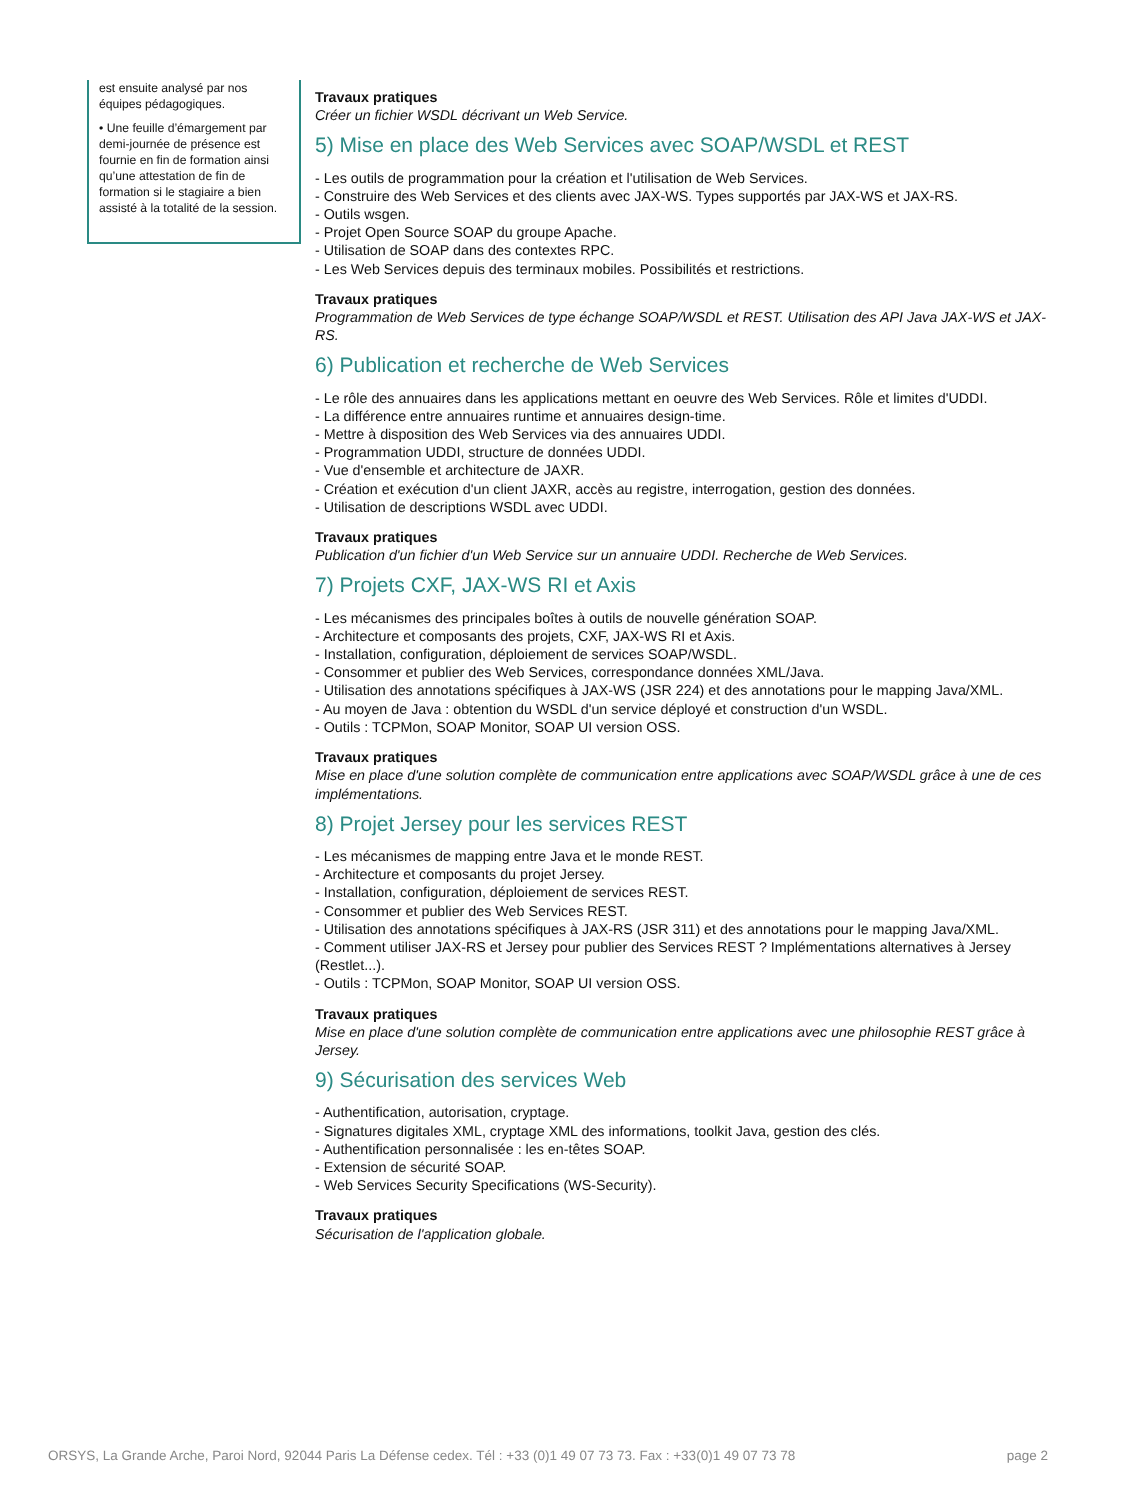est ensuite analysé par nos équipes pédagogiques.
• Une feuille d’émargement par demi-journée de présence est fournie en fin de formation ainsi qu’une attestation de fin de formation si le stagiaire a bien assisté à la totalité de la session.
Travaux pratiques
Créer un fichier WSDL décrivant un Web Service.
5) Mise en place des Web Services avec SOAP/WSDL et REST
- Les outils de programmation pour la création et l'utilisation de Web Services.
- Construire des Web Services et des clients avec JAX-WS. Types supportés par JAX-WS et JAX-RS.
- Outils wsgen.
- Projet Open Source SOAP du groupe Apache.
- Utilisation de SOAP dans des contextes RPC.
- Les Web Services depuis des terminaux mobiles. Possibilités et restrictions.
Travaux pratiques
Programmation de Web Services de type échange SOAP/WSDL et REST. Utilisation des API Java JAX-WS et JAX-RS.
6) Publication et recherche de Web Services
- Le rôle des annuaires dans les applications mettant en oeuvre des Web Services. Rôle et limites d'UDDI.
- La différence entre annuaires runtime et annuaires design-time.
- Mettre à disposition des Web Services via des annuaires UDDI.
- Programmation UDDI, structure de données UDDI.
- Vue d'ensemble et architecture de JAXR.
- Création et exécution d'un client JAXR, accès au registre, interrogation, gestion des données.
- Utilisation de descriptions WSDL avec UDDI.
Travaux pratiques
Publication d'un fichier d'un Web Service sur un annuaire UDDI. Recherche de Web Services.
7) Projets CXF, JAX-WS RI et Axis
- Les mécanismes des principales boîtes à outils de nouvelle génération SOAP.
- Architecture et composants des projets, CXF, JAX-WS RI et Axis.
- Installation, configuration, déploiement de services SOAP/WSDL.
- Consommer et publier des Web Services, correspondance données XML/Java.
- Utilisation des annotations spécifiques à JAX-WS (JSR 224) et des annotations pour le mapping Java/XML.
- Au moyen de Java : obtention du WSDL d'un service déployé et construction d'un WSDL.
- Outils : TCPMon, SOAP Monitor, SOAP UI version OSS.
Travaux pratiques
Mise en place d'une solution complète de communication entre applications avec SOAP/WSDL grâce à une de ces implémentations.
8) Projet Jersey pour les services REST
- Les mécanismes de mapping entre Java et le monde REST.
- Architecture et composants du projet Jersey.
- Installation, configuration, déploiement de services REST.
- Consommer et publier des Web Services REST.
- Utilisation des annotations spécifiques à JAX-RS (JSR 311) et des annotations pour le mapping Java/XML.
- Comment utiliser JAX-RS et Jersey pour publier des Services REST ? Implémentations alternatives à Jersey (Restlet...).
- Outils : TCPMon, SOAP Monitor, SOAP UI version OSS.
Travaux pratiques
Mise en place d'une solution complète de communication entre applications avec une philosophie REST grâce à Jersey.
9) Sécurisation des services Web
- Authentification, autorisation, cryptage.
- Signatures digitales XML, cryptage XML des informations, toolkit Java, gestion des clés.
- Authentification personnalisée : les en-têtes SOAP.
- Extension de sécurité SOAP.
- Web Services Security Specifications (WS-Security).
Travaux pratiques
Sécurisation de l'application globale.
ORSYS, La Grande Arche, Paroi Nord, 92044 Paris La Défense cedex. Tél : +33 (0)1 49 07 73 73. Fax : +33(0)1 49 07 73 78 page 2